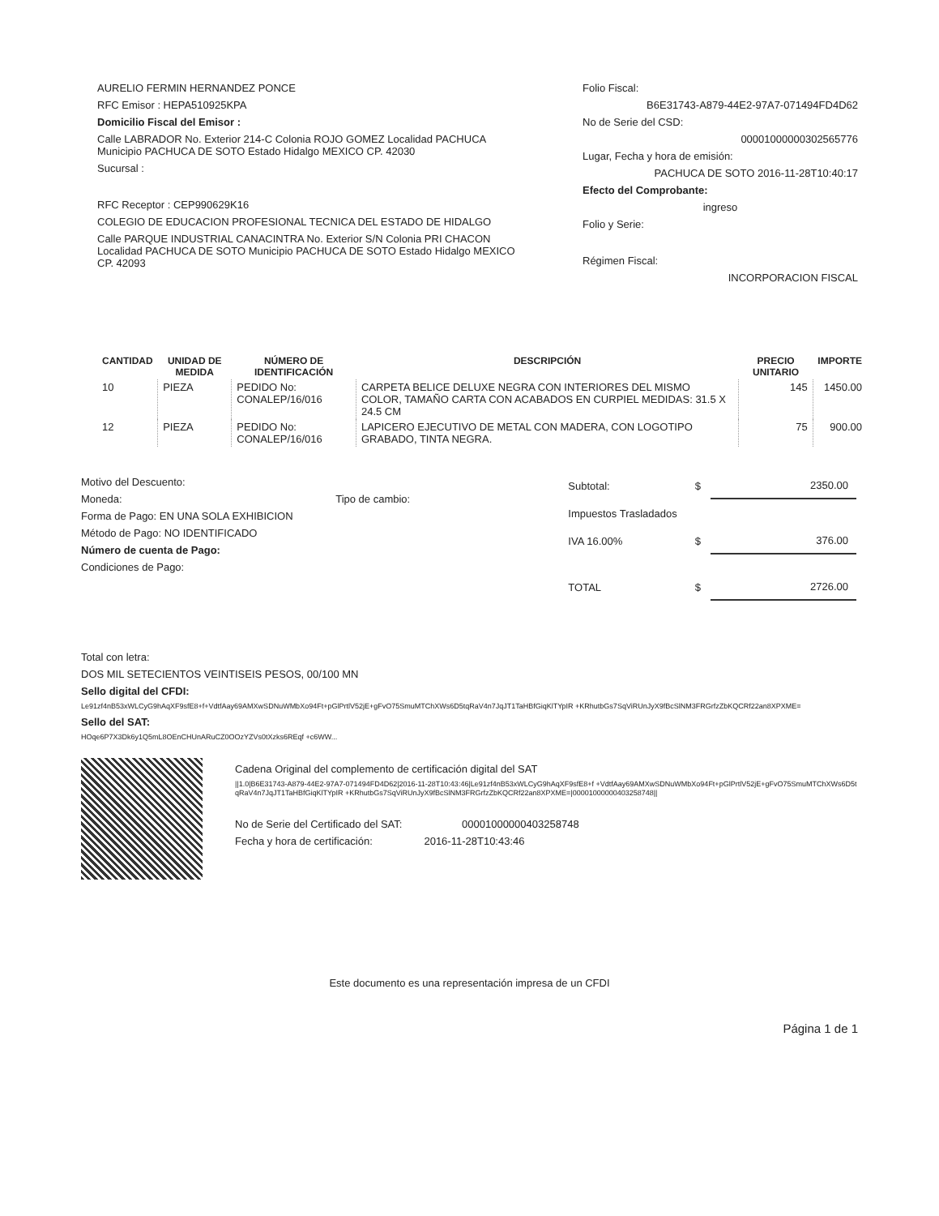AURELIO FERMIN HERNANDEZ PONCE
RFC Emisor : HEPA510925KPA
Domicilio Fiscal del Emisor :
Calle LABRADOR No. Exterior 214-C Colonia ROJO GOMEZ Localidad PACHUCA Municipio PACHUCA DE SOTO Estado Hidalgo MEXICO CP. 42030
Sucursal :
RFC Receptor : CEP990629K16
COLEGIO DE EDUCACION PROFESIONAL TECNICA DEL ESTADO DE HIDALGO
Calle PARQUE INDUSTRIAL CANACINTRA No. Exterior S/N Colonia PRI CHACON Localidad PACHUCA DE SOTO Municipio PACHUCA DE SOTO Estado Hidalgo MEXICO CP. 42093
Folio Fiscal:
B6E31743-A879-44E2-97A7-071494FD4D62
No de Serie del CSD:
00001000000302565776
Lugar, Fecha y hora de emisión:
PACHUCA DE SOTO 2016-11-28T10:40:17
Efecto del Comprobante:
ingreso
Folio y Serie:
Régimen Fiscal:
INCORPORACION FISCAL
| CANTIDAD | UNIDAD DE MEDIDA | NÚMERO DE IDENTIFICACIÓN | DESCRIPCIÓN | PRECIO UNITARIO | IMPORTE |
| --- | --- | --- | --- | --- | --- |
| 10 | PIEZA | PEDIDO No: CONALEP/16/016 | CARPETA BELICE DELUXE NEGRA CON INTERIORES DEL MISMO COLOR, TAMAÑO CARTA CON ACABADOS EN CURPIEL MEDIDAS: 31.5 X 24.5 CM | 145 | 1450.00 |
| 12 | PIEZA | PEDIDO No: CONALEP/16/016 | LAPICERO EJECUTIVO DE METAL CON MADERA, CON LOGOTIPO GRABADO, TINTA NEGRA. | 75 | 900.00 |
Motivo del Descuento:
Moneda: Tipo de cambio:
Forma de Pago: EN UNA SOLA EXHIBICION
Método de Pago: NO IDENTIFICADO
Número de cuenta de Pago:
Condiciones de Pago:
| Subtotal: | $ | 2350.00 |
| Impuestos Trasladados | | |
| IVA 16.00% | $ | 376.00 |
| TOTAL | $ | 2726.00 |
Total con letra:
DOS MIL SETECIENTOS VEINTISEIS PESOS, 00/100 MN
Sello digital del CFDI:
Le91zf4nB53xWLCyG9hAqXF9sfE8+f+VdtfAay69AMXwSDNuWMbXo94Ft+pGlPrtlV52jE+gFvO75SmuMTChXWs6D5tqRaV4n7JqJT1TaHBfGiqKlTYpIR +KRhutbGs7SqViRUnJyX9fBcSlNM3FRGrfzZbKQCRf22an8XPXME=
Sello del SAT:
HOqe6P7X3Dk6y1Q5mL8OEnCHUnARuCZ0OOzYZVs0tXzks6REqf +c6WW...
Cadena Original del complemento de certificación digital del SAT
||1.0|B6E31743-A879-44E2-97A7-071494FD4D62|2016-11-28T10:43:46|Le91zf4nB53xWLCyG9hAqXF9sfE8+f +VdtfAay69AMXwSDNuWMbXo94Ft+pGlPrtlV52jE+gFvO75SmuMTChXWs6D5tqRaV4n7JqJT1TaHBfGiqKlTYpIR +KRhutbGs7SqViRUnJyX9fBcSlNM3FRGrfzZbKQCRf22an8XPXME=|00001000000403258748||
No de Serie del Certificado del SAT: 00001000000403258748
Fecha y hora de certificación: 2016-11-28T10:43:46
Este documento es una representación impresa de un CFDI
Página 1 de 1